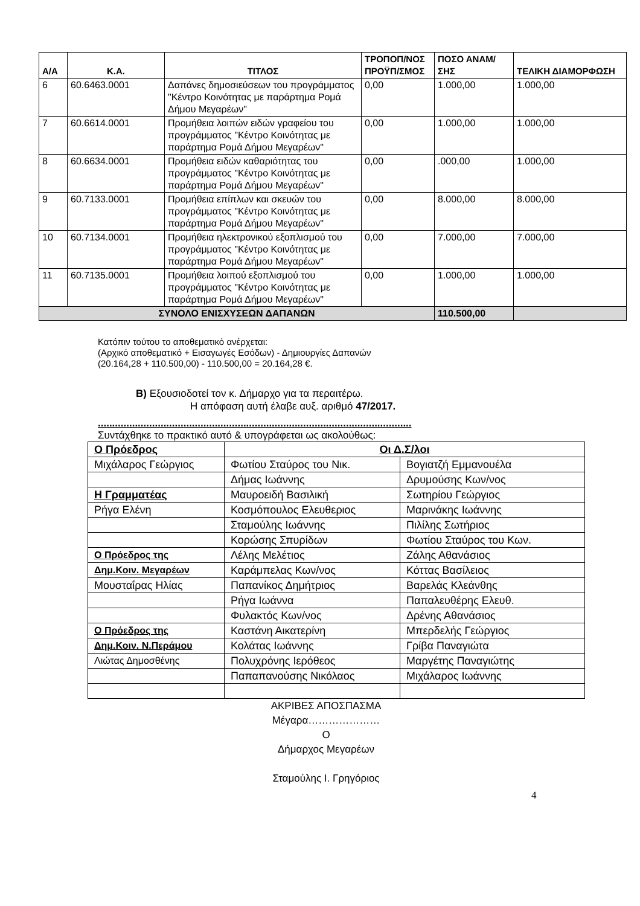| Α/Α | Κ.Α. | ΤΙΤΛΟΣ | ΤΡΟΠΟΠ/ΝΟΣ ΠΡΟΫΠ/ΣΜΟΣ | ΠΟΣΟ ΑΝΑΜ/ΣΗΣ | ΤΕΛΙΚΗ ΔΙΑΜΟΡΦΩΣΗ |
| --- | --- | --- | --- | --- | --- |
| 6 | 60.6463.0001 | Δαπάνες δημοσιεύσεων του προγράμματος "Κέντρο Κοινότητας με παράρτημα Ρομά Δήμου Μεγαρέων" | 0,00 | 1.000,00 | 1.000,00 |
| 7 | 60.6614.0001 | Προμήθεια λοιπών ειδών γραφείου του προγράμματος "Κέντρο Κοινότητας με παράρτημα Ρομά Δήμου Μεγαρέων" | 0,00 | 1.000,00 | 1.000,00 |
| 8 | 60.6634.0001 | Προμήθεια ειδών καθαριότητας του προγράμματος "Κέντρο Κοινότητας με παράρτημα Ρομά Δήμου Μεγαρέων" | 0,00 | .000,00 | 1.000,00 |
| 9 | 60.7133.0001 | Προμήθεια επίπλων και σκευών του προγράμματος "Κέντρο Κοινότητας με παράρτημα Ρομά Δήμου Μεγαρέων" | 0,00 | 8.000,00 | 8.000,00 |
| 10 | 60.7134.0001 | Προμήθεια ηλεκτρονικού εξοπλισμού του προγράμματος "Κέντρο Κοινότητας με παράρτημα Ρομά Δήμου Μεγαρέων" | 0,00 | 7.000,00 | 7.000,00 |
| 11 | 60.7135.0001 | Προμήθεια λοιπού εξοπλισμού του προγράμματος "Κέντρο Κοινότητας με παράρτημα Ρομά Δήμου Μεγαρέων" | 0,00 | 1.000,00 | 1.000,00 |
| ΣΥΝΟΛΟ ΕΝΙΣΧΥΣΕΩΝ ΔΑΠΑΝΩΝ | | | | 110.500,00 | |
Κατόπιν τούτου το αποθεματικό ανέρχεται:
(Αρχικό αποθεματικό + Εισαγωγές Εσόδων) - Δημιουργίες Δαπανών
(20.164,28 + 110.500,00) - 110.500,00 = 20.164,28 €.
Β) Εξουσιοδοτεί τον κ. Δήμαρχο για τα περαιτέρω.
Η απόφαση αυτή έλαβε αυξ. αριθμό 47/2017.
..............................................................................................................
Συντάχθηκε το πρακτικό αυτό & υπογράφεται ως ακολούθως:
| Ο Πρόεδρος | Οι Δ.Σ/λοι | |
| Μιχάλαρος Γεώργιος | Φωτίου Σταύρος του Νικ. | Βογιατζή Εμμανουέλα |
| | Δήμας Ιωάννης | Δρυμούσης Κων/νος |
| Η Γραμματέας | Μαυροειδή Βασιλική | Σωτηρίου Γεώργιος |
| Ρήγα Ελένη | Κοσμόπουλος Ελευθεριος | Μαρινάκης Ιωάννης |
| | Σταμούλης Ιωάννης | Πιλίλης Σωτήριος |
| | Κορώσης Σπυρίδων | Φωτίου Σταύρος του Κων. |
| Ο Πρόεδρος της | Λέλης Μελέτιος | Ζάλης Αθανάσιος |
| Δημ.Κοιν. Μεγαρέων | Καράμπελας Κων/νος | Κόττας Βασίλειος |
| Μουσταΐρας Ηλίας | Παπανίκος Δημήτριος | Βαρελάς Κλεάνθης |
| | Ρήγα Ιωάννα | Παπαλευθέρης Ελευθ. |
| | Φυλακτός Κων/νος | Δρένης Αθανάσιος |
| Ο Πρόεδρος της | Καστάνη Αικατερίνη | Μπερδελής Γεώργιος |
| Δημ.Κοιν. Ν.Περάμου | Κολάτας Ιωάννης | Γρίβα Παναγιώτα |
| Λιώτας Δημοσθένης | Πολυχρόνης Ιερόθεος | Μαργέτης Παναγιώτης |
| | Παπαπανούσης Νικόλαος | Μιχάλαρος Ιωάννης |
ΑΚΡΙΒΕΣ ΑΠΟΣΠΑΣΜΑ
Μέγαρα…………………
Ο
Δήμαρχος Μεγαρέων
Σταμούλης Ι. Γρηγόριος
4